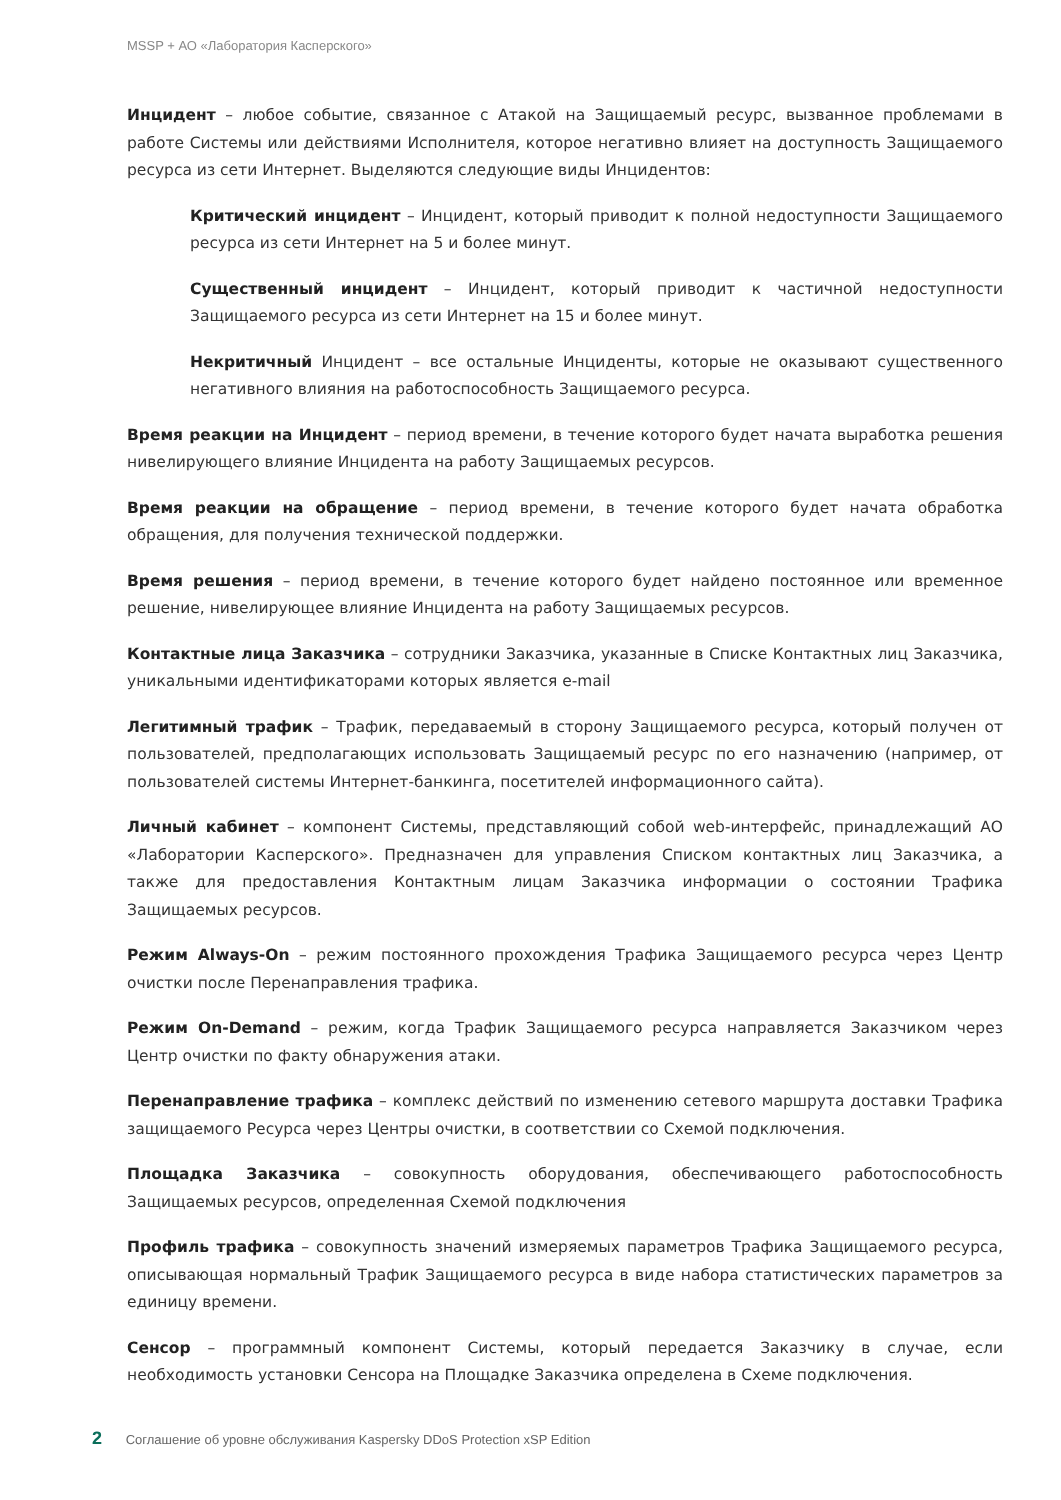MSSP + АО «Лаборатория Касперского»
Инцидент – любое событие, связанное с Атакой на Защищаемый ресурс, вызванное проблемами в работе Системы или действиями Исполнителя, которое негативно влияет на доступность Защищаемого ресурса из сети Интернет. Выделяются следующие виды Инцидентов:
Критический инцидент – Инцидент, который приводит к полной недоступности Защищаемого ресурса из сети Интернет на 5 и более минут.
Существенный инцидент – Инцидент, который приводит к частичной недоступности Защищаемого ресурса из сети Интернет на 15 и более минут.
Некритичный Инцидент – все остальные Инциденты, которые не оказывают существенного негативного влияния на работоспособность Защищаемого ресурса.
Время реакции на Инцидент – период времени, в течение которого будет начата выработка решения нивелирующего влияние Инцидента на работу Защищаемых ресурсов.
Время реакции на обращение – период времени, в течение которого будет начата обработка обращения, для получения технической поддержки.
Время решения – период времени, в течение которого будет найдено постоянное или временное решение, нивелирующее влияние Инцидента на работу Защищаемых ресурсов.
Контактные лица Заказчика – сотрудники Заказчика, указанные в Списке Контактных лиц Заказчика, уникальными идентификаторами которых является e-mail
Легитимный трафик – Трафик, передаваемый в сторону Защищаемого ресурса, который получен от пользователей, предполагающих использовать Защищаемый ресурс по его назначению (например, от пользователей системы Интернет-банкинга, посетителей информационного сайта).
Личный кабинет – компонент Системы, представляющий собой web-интерфейс, принадлежащий АО «Лаборатории Касперского». Предназначен для управления Списком контактных лиц Заказчика, а также для предоставления Контактным лицам Заказчика информации о состоянии Трафика Защищаемых ресурсов.
Режим Always-On – режим постоянного прохождения Трафика Защищаемого ресурса через Центр очистки после Перенаправления трафика.
Режим On-Demand – режим, когда Трафик Защищаемого ресурса направляется Заказчиком через Центр очистки по факту обнаружения атаки.
Перенаправление трафика – комплекс действий по изменению сетевого маршрута доставки Трафика защищаемого Ресурса через Центры очистки, в соответствии со Схемой подключения.
Площадка Заказчика – совокупность оборудования, обеспечивающего работоспособность Защищаемых ресурсов, определенная Схемой подключения
Профиль трафика – совокупность значений измеряемых параметров Трафика Защищаемого ресурса, описывающая нормальный Трафик Защищаемого ресурса в виде набора статистических параметров за единицу времени.
Сенсор – программный компонент Системы, который передается Заказчику в случае, если необходимость установки Сенсора на Площадке Заказчика определена в Схеме подключения.
2 Соглашение об уровне обслуживания Kaspersky DDoS Protection xSP Edition